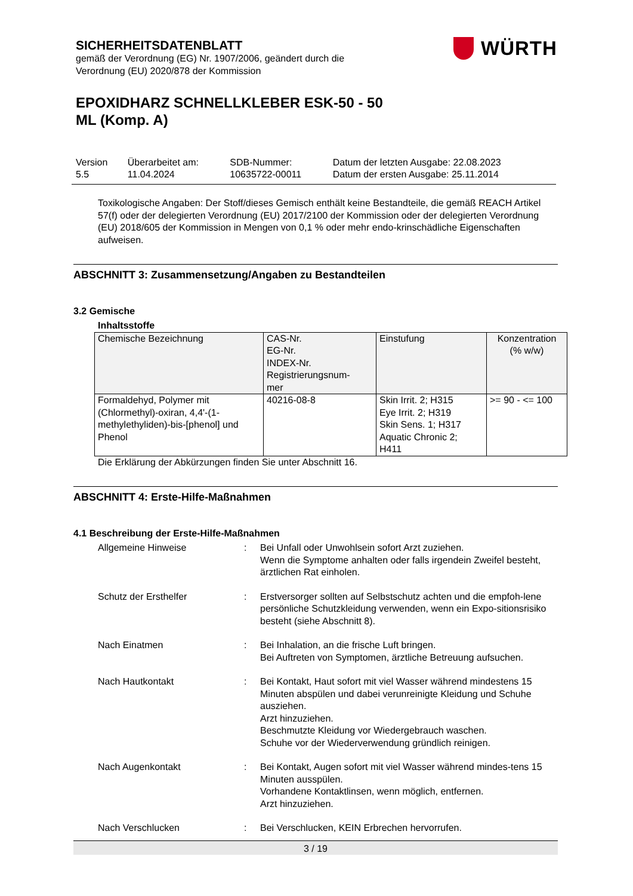SICHERHEITSDATENBLATT
gemäß der Verordnung (EG) Nr. 1907/2006, geändert durch die
Verordnung (EU) 2020/878 der Kommission
EPOXIDHARZ SCHNELLKLEBER ESK-50 - 50
ML (Komp. A)
WÜRTH
| Version 5.5 | Überarbeitet am: 11.04.2024 | SDB-Nummer: 10635722-00011 | Datum der letzten Ausgabe: 22.08.2023 Datum der ersten Ausgabe: 25.11.2014 |
Toxikologische Angaben: Der Stoff/dieses Gemisch enthält keine Bestandteile, die gemäß REACH Artikel 57(f) oder der delegierten Verordnung (EU) 2017/2100 der Kommission oder der delegierten Verordnung (EU) 2018/605 der Kommission in Mengen von 0,1 % oder mehr endo-krinschädliche Eigenschaften aufweisen.
ABSCHNITT 3: Zusammensetzung/Angaben zu Bestandteilen
3.2 Gemische
Inhaltsstoffe
| Chemische Bezeichnung | CAS-Nr. EG-Nr. INDEX-Nr. Registrierungsnum- mer | Einstufung | Konzentration (% w/w) |
| --- | --- | --- | --- |
| Formaldehyd, Polymer mit (Chlormethyl)-oxiran, 4,4'-(1-methylethyliden)-bis-[phenol] und Phenol | 40216-08-8 | Skin Irrit. 2; H315 Eye Irrit. 2; H319 Skin Sens. 1; H317 Aquatic Chronic 2; H411 | >= 90 - <= 100 |
Die Erklärung der Abkürzungen finden Sie unter Abschnitt 16.
ABSCHNITT 4: Erste-Hilfe-Maßnahmen
4.1 Beschreibung der Erste-Hilfe-Maßnahmen
| Allgemeine Hinweise | : | Bei Unfall oder Unwohlsein sofort Arzt zuziehen. Wenn die Symptome anhalten oder falls irgendein Zweifel besteht, ärztlichen Rat einholen. |
| Schutz der Ersthelfer | : | Erstversorger sollten auf Selbstschutz achten und die empfoh-lene persönliche Schutzkleidung verwenden, wenn ein Expo-sitionsrisiko besteht (siehe Abschnitt 8). |
| Nach Einatmen | : | Bei Inhalation, an die frische Luft bringen. Bei Auftreten von Symptomen, ärztliche Betreuung aufsuchen. |
| Nach Hautkontakt | : | Bei Kontakt, Haut sofort mit viel Wasser während mindestens 15 Minuten abspülen und dabei verunreinigte Kleidung und Schuhe ausziehen. Arzt hinzuziehen. Beschmutzte Kleidung vor Wiedergebrauch waschen. Schuhe vor der Wiederverwendung gründlich reinigen. |
| Nach Augenkontakt | : | Bei Kontakt, Augen sofort mit viel Wasser während mindes-tens 15 Minuten ausspülen. Vorhandene Kontaktlinsen, wenn möglich, entfernen. Arzt hinzuziehen. |
| Nach Verschlucken | : | Bei Verschlucken, KEIN Erbrechen hervorrufen. |
3 / 19